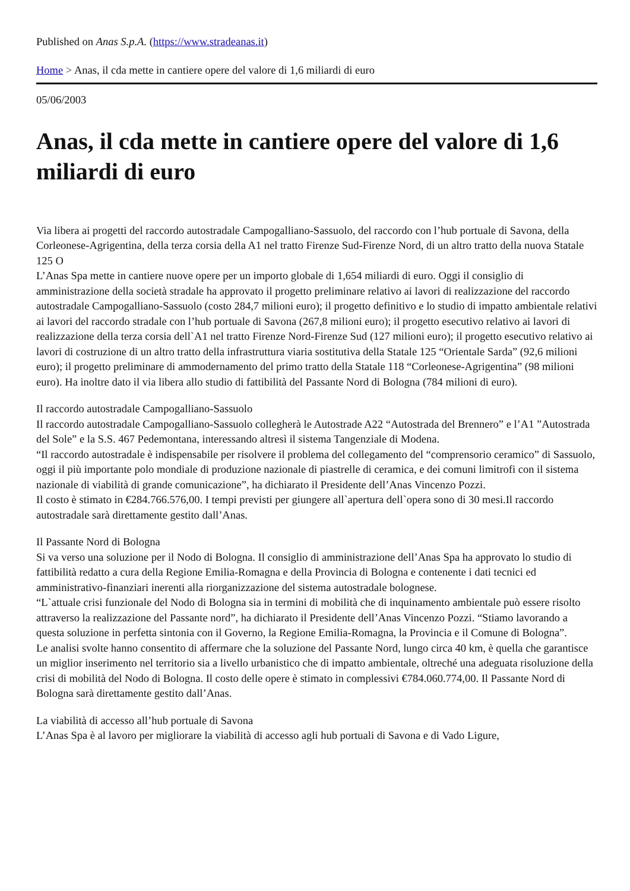Published on Anas S.p.A. (https://www.stradeanas.it)
Home > Anas, il cda mette in cantiere opere del valore di 1,6 miliardi di euro
05/06/2003
Anas, il cda mette in cantiere opere del valore di 1,6 miliardi di euro
Via libera ai progetti del raccordo autostradale Campogalliano-Sassuolo, del raccordo con l’hub portuale di Savona, della Corleonese-Agrigentina, della terza corsia della A1 nel tratto Firenze Sud-Firenze Nord, di un altro tratto della nuova Statale 125 O
L’Anas Spa mette in cantiere nuove opere per un importo globale di 1,654 miliardi di euro. Oggi il consiglio di amministrazione della società stradale ha approvato il progetto preliminare relativo ai lavori di realizzazione del raccordo autostradale Campogalliano-Sassuolo (costo 284,7 milioni euro); il progetto definitivo e lo studio di impatto ambientale relativi ai lavori del raccordo stradale con l’hub portuale di Savona (267,8 milioni euro); il progetto esecutivo relativo ai lavori di realizzazione della terza corsia dell`A1 nel tratto Firenze Nord-Firenze Sud (127 milioni euro); il progetto esecutivo relativo ai lavori di costruzione di un altro tratto della infrastruttura viaria sostitutiva della Statale 125 “Orientale Sarda” (92,6 milioni euro); il progetto preliminare di ammodernamento del primo tratto della Statale 118 “Corleonese-Agrigentina” (98 milioni euro). Ha inoltre dato il via libera allo studio di fattibilità del Passante Nord di Bologna (784 milioni di euro).
Il raccordo autostradale Campogalliano-Sassuolo
Il raccordo autostradale Campogalliano-Sassuolo collegherà le Autostrade A22 “Autostrada del Brennero” e l’A1 ”Autostrada del Sole” e la S.S. 467 Pedemontana, interessando altresì il sistema Tangenziale di Modena.
“Il raccordo autostradale è indispensabile per risolvere il problema del collegamento del “comprensorio ceramico” di Sassuolo, oggi il più importante polo mondiale di produzione nazionale di piastrelle di ceramica, e dei comuni limitrofi con il sistema nazionale di viabilità di grande comunicazione”, ha dichiarato il Presidente dell’Anas Vincenzo Pozzi.
Il costo è stimato in €284.766.576,00. I tempi previsti per giungere all`apertura dell`opera sono di 30 mesi.Il raccordo autostradale sarà direttamente gestito dall’Anas.
Il Passante Nord di Bologna
Si va verso una soluzione per il Nodo di Bologna. Il consiglio di amministrazione dell’Anas Spa ha approvato lo studio di fattibilità redatto a cura della Regione Emilia-Romagna e della Provincia di Bologna e contenente i dati tecnici ed amministrativo-finanziari inerenti alla riorganizzazione del sistema autostradale bolognese.
“L`attuale crisi funzionale del Nodo di Bologna sia in termini di mobilità che di inquinamento ambientale può essere risolto attraverso la realizzazione del Passante nord”, ha dichiarato il Presidente dell’Anas Vincenzo Pozzi. “Stiamo lavorando a questa soluzione in perfetta sintonia con il Governo, la Regione Emilia-Romagna, la Provincia e il Comune di Bologna”.
Le analisi svolte hanno consentito di affermare che la soluzione del Passante Nord, lungo circa 40 km, è quella che garantisce un miglior inserimento nel territorio sia a livello urbanistico che di impatto ambientale, oltreché una adeguata risoluzione della crisi di mobilità del Nodo di Bologna. Il costo delle opere è stimato in complessivi €784.060.774,00. Il Passante Nord di Bologna sarà direttamente gestito dall’Anas.
La viabilità di accesso all’hub portuale di Savona
L’Anas Spa è al lavoro per migliorare la viabilità di accesso agli hub portuali di Savona e di Vado Ligure,